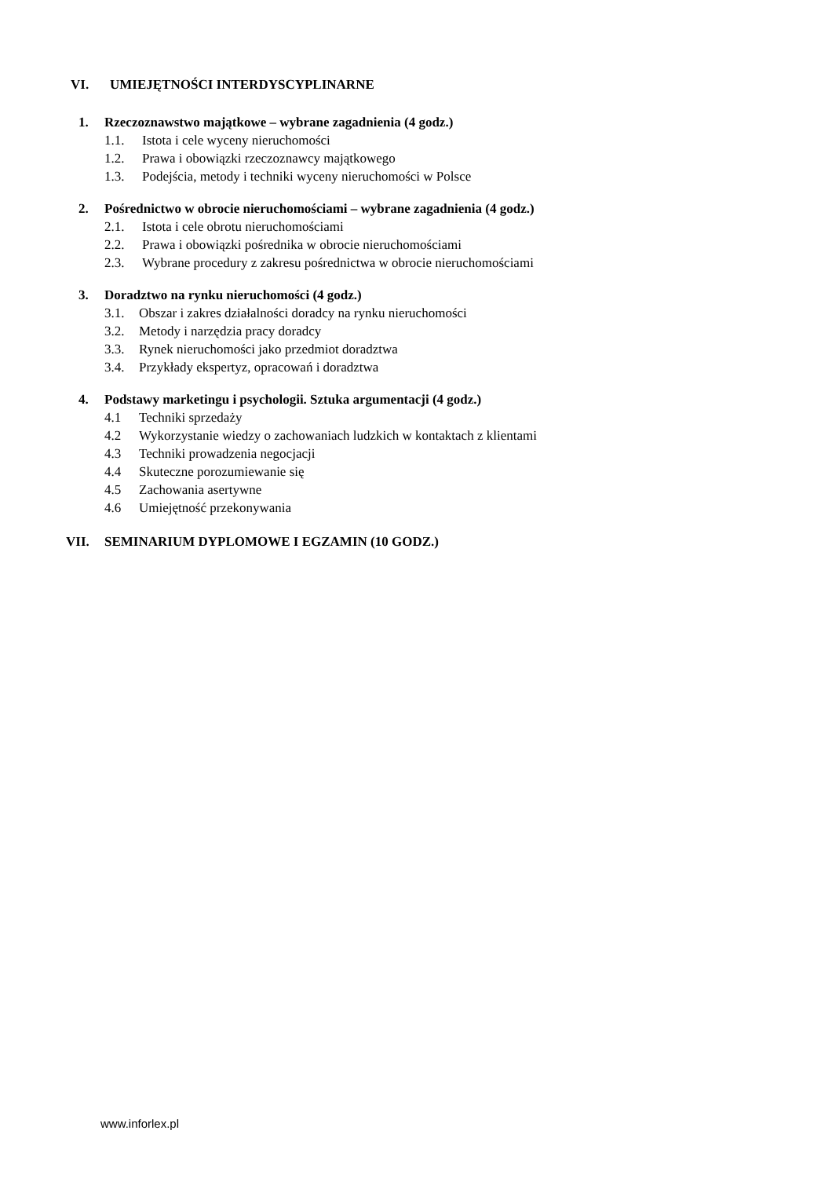VI. UMIEJĘTNOŚCI INTERDYSCYPLINARNE
1. Rzeczoznawstwo majątkowe – wybrane zagadnienia (4 godz.)
1.1. Istota i cele wyceny nieruchomości
1.2. Prawa i obowiązki rzeczoznawcy majątkowego
1.3. Podejścia, metody i techniki wyceny nieruchomości w Polsce
2. Pośrednictwo w obrocie nieruchomościami – wybrane zagadnienia (4 godz.)
2.1. Istota i cele obrotu nieruchomościami
2.2. Prawa i obowiązki pośrednika w obrocie nieruchomościami
2.3. Wybrane procedury z zakresu pośrednictwa w obrocie nieruchomościami
3. Doradztwo na rynku nieruchomości (4 godz.)
3.1. Obszar i zakres działalności doradcy na rynku nieruchomości
3.2. Metody i narzędzia pracy doradcy
3.3. Rynek nieruchomości jako przedmiot doradztwa
3.4. Przykłady ekspertyz, opracowań i doradztwa
4. Podstawy marketingu i psychologii. Sztuka argumentacji (4 godz.)
4.1 Techniki sprzedaży
4.2 Wykorzystanie wiedzy o zachowaniach ludzkich w kontaktach z klientami
4.3 Techniki prowadzenia negocjacji
4.4 Skuteczne porozumiewanie się
4.5 Zachowania asertywne
4.6 Umiejętność przekonywania
VII. SEMINARIUM DYPLOMOWE I EGZAMIN (10 GODZ.)
www.inforlex.pl